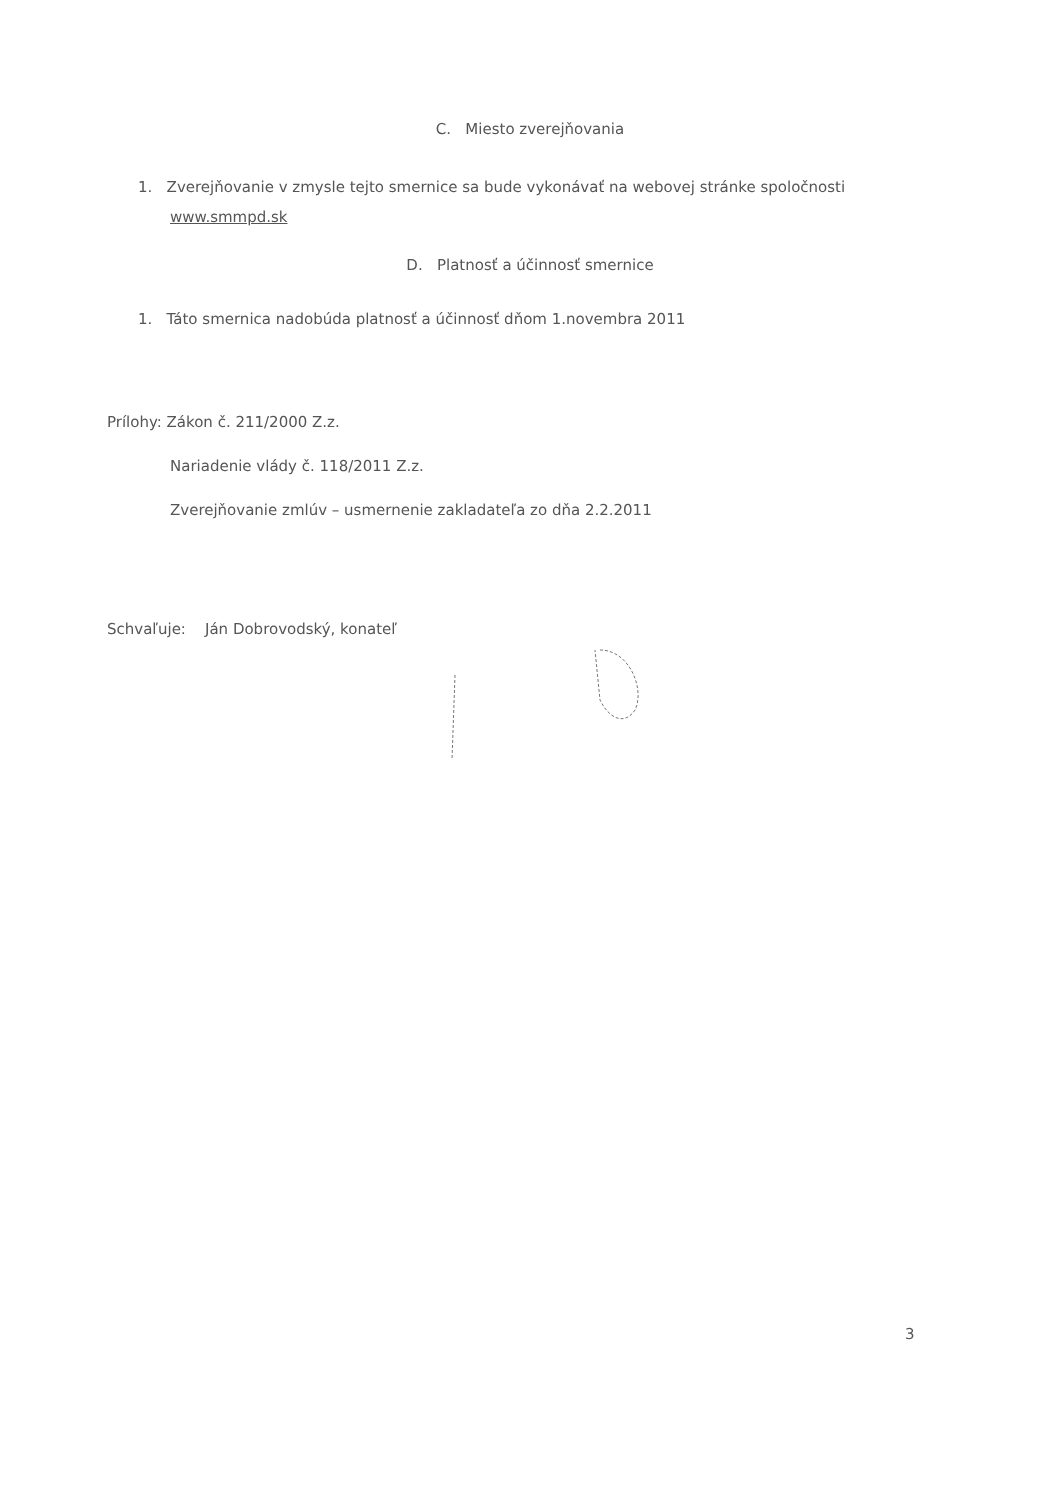C. Miesto zverejňovania
1. Zverejňovanie v zmysle tejto smernice sa bude vykonávať na webovej stránke spoločnosti
www.smmpd.sk
D. Platnosť a účinnosť smernice
1. Táto smernica nadobúda platnosť a účinnosť dňom 1.novembra 2011
Prílohy: Zákon č. 211/2000 Z.z.
Nariadenie vlády č. 118/2011 Z.z.
Zverejňovanie zmlúv – usmernenie zakladateľa zo dňa 2.2.2011
Schvaľuje: Ján Dobrovodský, konateľ
3